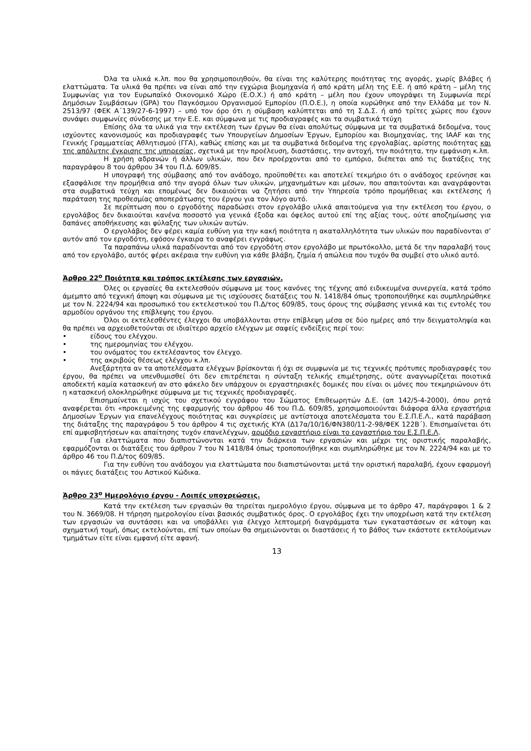Όλα τα υλικά κ.λπ. που θα χρησιμοποιηθούν, θα είναι της καλύτερης ποιότητας της αγοράς, χωρίς βλάβες ή ελαττώματα. Τα υλικά θα πρέπει να είναι από την εγχώρια βιομηχανία ή από κράτη μέλη της Ε.Ε. ή από κράτη – μέλη της Συμφωνίας για τον Ευρωπαϊκό Οικονομικό Χώρο (Ε.Ο.Χ.) ή από κράτη – μέλη που έχουν υπογράψει τη Συμφωνία περί Δημόσιων Συμβάσεων (GPA) του Παγκόσμιου Οργανισμού Εμπορίου (Π.Ο.Ε.), η οποία κυρώθηκε από την Ελλάδα με τον Ν. 2513/97 (ΦΕΚ Α΄139/27-6-1997) – υπό τον όρο ότι η σύμβαση καλύπτεται από τη Σ.Δ.Σ. ή από τρίτες χώρες που έχουν συνάψει συμφωνίες σύνδεσης με την Ε.Ε. και σύμφωνα με τις προδιαγραφές και τα συμβατικά τεύχη
Επίσης όλα τα υλικά για την εκτέλεση των έργων θα είναι απολύτως σύμφωνα με τα συμβατικά δεδομένα, τους ισχύοντες κανονισμούς και προδιαγραφές των Υπουργείων Δημοσίων Έργων, Εμπορίου και Βιομηχανίας, της IAAF και της Γενικής Γραμματείας Αθλητισμού (ΓΓΑ), καθώς επίσης και με τα συμβατικά δεδομένα της εργολαβίας, αρίστης ποιότητας και της απόλυτης έγκρισης της υπηρεσίας, σχετικά με την προέλευση, διαστάσεις, την αντοχή, την ποιότητα, την εμφάνιση κ.λπ.
Η χρήση αδρανών ή άλλων υλικών, που δεν προέρχονται από το εμπόριο, διέπεται από τις διατάξεις της παραγράφου 8 του άρθρου 34 του Π.Δ. 609/85.
Η υπογραφή της σύμβασης από τον ανάδοχο, προϋποθέτει και αποτελεί τεκμήριο ότι ο ανάδοχος ερεύνησε και εξασφάλισε την προμήθεια από την αγορά όλων των υλικών, μηχανημάτων και μέσων, που απαιτούνται και αναγράφονται στα συμβατικά τεύχη και επομένως δεν δικαιούται να ζητήσει από την Υπηρεσία τρόπο προμήθειας και εκτέλεσης ή παράταση της προθεσμίας αποπεράτωσης του έργου για τον λόγο αυτό.
Σε περίπτωση που ο εργοδότης παραδώσει στον εργολάβο υλικά απαιτούμενα για την εκτέλεση του έργου, ο εργολάβος δεν δικαιούται κανένα ποσοστό για γενικά έξοδα και όφελος αυτού επί της αξίας τους, ούτε αποζημίωσης για δαπάνες αποθήκευσης και φύλαξης των υλικών αυτών.
Ο εργολάβος δεν φέρει καμία ευθύνη για την κακή ποιότητα η ακαταλληλότητα των υλικών που παραδίνονται σ’ αυτόν από τον εργοδότη, εφόσον έγκαιρα το αναφέρει εγγράφως.
Τα παραπάνω υλικά παραδίνονται από τον εργοδότη στον εργολάβο με πρωτόκολλο, μετά δε την παραλαβή τους από τον εργολάβο, αυτός φέρει ακέραια την ευθύνη για κάθε βλάβη, ζημία ή απώλεια που τυχόν θα συμβεί στο υλικό αυτό.
Άρθρο 22<sup>ο</sup> Ποιότητα και τρόπος εκτέλεσης των εργασιών.
Όλες οι εργασίες θα εκτελεσθούν σύμφωνα με τους κανόνες της τέχνης από ειδικευμένα συνεργεία, κατά τρόπο άμεμπτο από τεχνική άποψη και σύμφωνα με τις ισχύουσες διατάξεις του Ν. 1418/84 όπως τροποποιήθηκε και συμπληρώθηκε με τον Ν. 2224/94 και προσωπικό του εκτελεστικού του Π.Δ/τος 609/85, τους όρους της σύμβασης γενικά και τις εντολές του αρμοδίου οργάνου της επίβλεψης του έργου.
Όλοι οι εκτελεσθέντες έλεγχοι θα υποβάλλονται στην επίβλεψη μέσα σε δύο ημέρες από την δειγματοληψία και θα πρέπει να αρχειοθετούνται σε ιδιαίτερο αρχείο ελέγχων με σαφείς ενδείξεις περί του:
• είδους του ελέγχου.
• της ημερομηνίας του ελέγχου.
• του ονόματος του εκτελέσαντος τον έλεγχο.
• της ακριβούς θέσεως ελέγχου κ.λπ.
Ανεξάρτητα αν τα αποτελέσματα ελέγχων βρίσκονται ή όχι σε συμφωνία με τις τεχνικές πρότυπες προδιαγραφές του έργου, θα πρέπει να υπενθυμισθεί ότι δεν επιτρέπεται η σύνταξη τελικής επιμέτρησης, ούτε αναγνωρίζεται ποιοτικά αποδεκτή καμία κατασκευή αν στο φάκελο δεν υπάρχουν οι εργαστηριακές δομικές που είναι οι μόνες που τεκμηριώνουν ότι η κατασκευή ολοκληρώθηκε σύμφωνα με τις τεχνικές προδιαγραφές.
Επισημαίνεται η ισχύς του σχετικού εγγράφου του Σώματος Επιθεωρητών Δ.Ε. (απ 142/5-4-2000), όπου ρητά αναφέρεται ότι «προκειμένης της εφαρμογής του άρθρου 46 του Π.Δ. 609/85, χρησιμοποιούνται διάφορα άλλα εργαστήρια Δημοσίων Έργων για επανελέγχους ποιότητας και συγκρίσεις με αντίστοιχα αποτελέσματα του Ε.Σ.Π.Ε.Λ., κατά παράβαση της διάταξης της παραγράφου 5 του άρθρου 4 τις σχετικής ΚΥΑ (Δ17α/10/16/ΦΝ380/11-2-98/ΦΕΚ 122Β΄). Επισημαίνεται ότι επί αμφισβητήσεων και απαίτησης τυχόν επανελέγχων, αρμόδιο εργαστήριο είναι το εργαστήριο του Ε.Σ.Π.Ε.Λ.
Για ελαττώματα που διαπιστώνονται κατά την διάρκεια των εργασιών και μέχρι της οριστικής παραλαβής, εφαρμόζονται οι διατάξεις του άρθρου 7 του Ν 1418/84 όπως τροποποιήθηκε και συμπληρώθηκε με τον Ν. 2224/94 και με το άρθρο 46 του Π.Δ/τος 609/85.
Για την ευθύνη του ανάδοχου για ελαττώματα που διαπιστώνονται μετά την οριστική παραλαβή, έχουν εφαρμογή οι πάγιες διατάξεις του Αστικού Κώδικα.
Άρθρο 23<sup>ο</sup> Ημερολόγιο έργου - Λοιπές υποχρεώσεις.
Κατά την εκτέλεση των εργασιών θα τηρείται ημερολόγιο έργου, σύμφωνα με το άρθρο 47, παράγραφοι 1 & 2 του Ν. 3669/08. Η τήρηση ημερολογίου είναι βασικός συμβατικός όρος. Ο εργολάβος έχει την υποχρέωση κατά την εκτέλεση των εργασιών να συντάσσει και να υποβάλλει για έλεγχο λεπτομερή διαγράμματα των εγκαταστάσεων σε κάτοψη και σχηματική τομή, όπως εκτελούνται, επί των οποίων θα σημειώνονται οι διαστάσεις ή το βάθος των εκάστοτε εκτελούμενων τμημάτων είτε είναι εμφανή είτε αφανή.
13